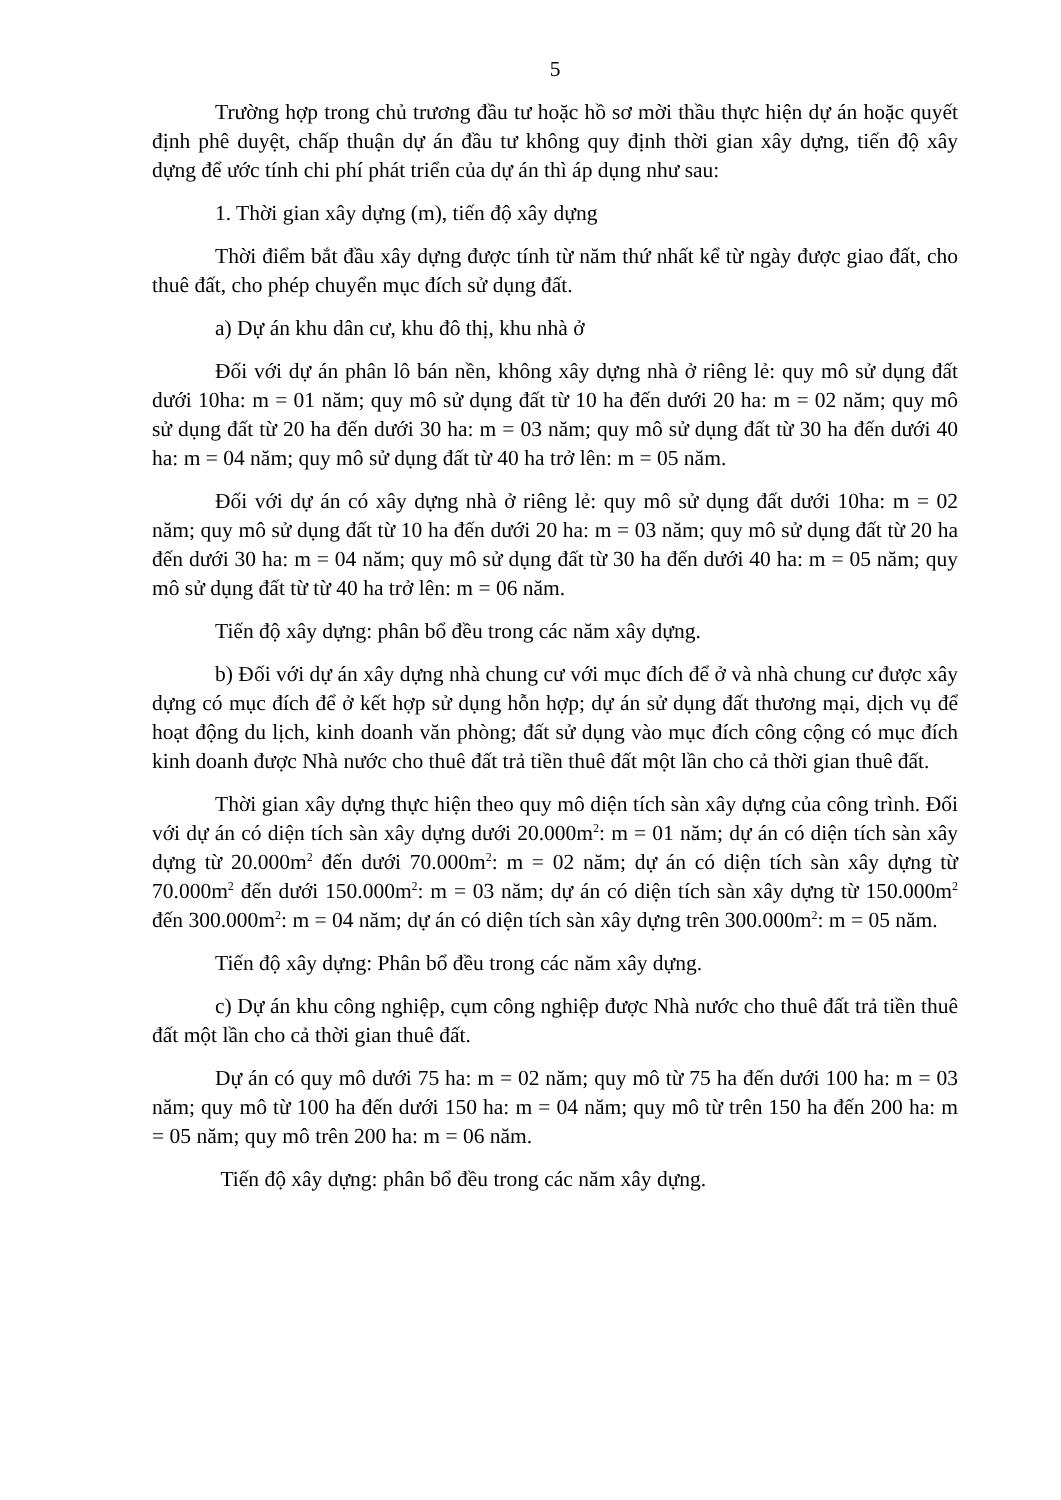5
Trường hợp trong chủ trương đầu tư hoặc hồ sơ mời thầu thực hiện dự án hoặc quyết định phê duyệt, chấp thuận dự án đầu tư không quy định thời gian xây dựng, tiến độ xây dựng để ước tính chi phí phát triển của dự án thì áp dụng như sau:
1. Thời gian xây dựng (m), tiến độ xây dựng
Thời điểm bắt đầu xây dựng được tính từ năm thứ nhất kể từ ngày được giao đất, cho thuê đất, cho phép chuyển mục đích sử dụng đất.
a) Dự án khu dân cư, khu đô thị, khu nhà ở
Đối với dự án phân lô bán nền, không xây dựng nhà ở riêng lẻ: quy mô sử dụng đất dưới 10ha: m = 01 năm; quy mô sử dụng đất từ 10 ha đến dưới 20 ha: m = 02 năm; quy mô sử dụng đất từ 20 ha đến dưới 30 ha: m = 03 năm; quy mô sử dụng đất từ 30 ha đến dưới 40 ha: m = 04 năm; quy mô sử dụng đất từ 40 ha trở lên: m = 05 năm.
Đối với dự án có xây dựng nhà ở riêng lẻ: quy mô sử dụng đất dưới 10ha: m = 02 năm; quy mô sử dụng đất từ 10 ha đến dưới 20 ha: m = 03 năm; quy mô sử dụng đất từ 20 ha đến dưới 30 ha: m = 04 năm; quy mô sử dụng đất từ 30 ha đến dưới 40 ha: m = 05 năm; quy mô sử dụng đất từ từ 40 ha trở lên: m = 06 năm.
Tiến độ xây dựng: phân bổ đều trong các năm xây dựng.
b) Đối với dự án xây dựng nhà chung cư với mục đích để ở và nhà chung cư được xây dựng có mục đích để ở kết hợp sử dụng hỗn hợp; dự án sử dụng đất thương mại, dịch vụ để hoạt động du lịch, kinh doanh văn phòng; đất sử dụng vào mục đích công cộng có mục đích kinh doanh được Nhà nước cho thuê đất trả tiền thuê đất một lần cho cả thời gian thuê đất.
Thời gian xây dựng thực hiện theo quy mô diện tích sàn xây dựng của công trình. Đối với dự án có diện tích sàn xây dựng dưới 20.000m<sup>2</sup>: m = 01 năm; dự án có diện tích sàn xây dựng từ 20.000m<sup>2</sup> đến dưới 70.000m<sup>2</sup>: m = 02 năm; dự án có diện tích sàn xây dựng từ 70.000m<sup>2</sup> đến dưới 150.000m<sup>2</sup>: m = 03 năm; dự án có diện tích sàn xây dựng từ 150.000m<sup>2</sup> đến 300.000m<sup>2</sup>: m = 04 năm; dự án có diện tích sàn xây dựng trên 300.000m<sup>2</sup>: m = 05 năm.
Tiến độ xây dựng: Phân bổ đều trong các năm xây dựng.
c) Dự án khu công nghiệp, cụm công nghiệp được Nhà nước cho thuê đất trả tiền thuê đất một lần cho cả thời gian thuê đất.
Dự án có quy mô dưới 75 ha: m = 02 năm; quy mô từ 75 ha đến dưới 100 ha: m = 03 năm; quy mô từ 100 ha đến dưới 150 ha: m = 04 năm; quy mô từ trên 150 ha đến 200 ha: m = 05 năm; quy mô trên 200 ha: m = 06 năm.
Tiến độ xây dựng: phân bổ đều trong các năm xây dựng.